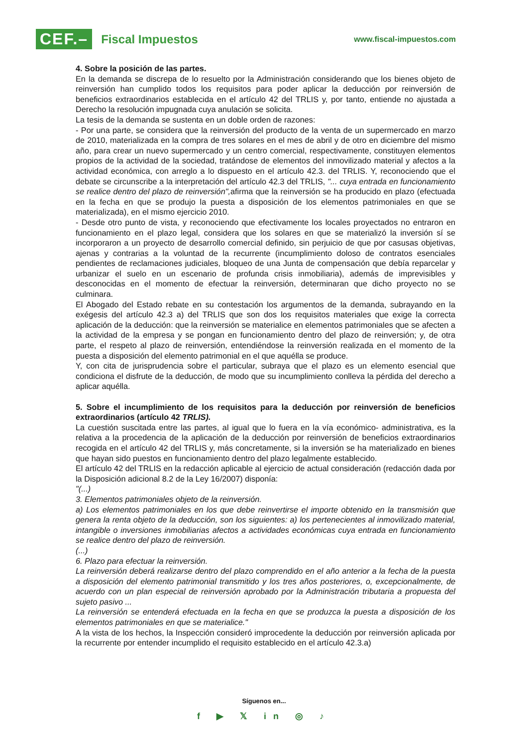CEF.– Fiscal Impuestos
www.fiscal-impuestos.com
4. Sobre la posición de las partes.
En la demanda se discrepa de lo resuelto por la Administración considerando que los bienes objeto de reinversión han cumplido todos los requisitos para poder aplicar la deducción por reinversión de beneficios extraordinarios establecida en el artículo 42 del TRLIS y, por tanto, entiende no ajustada a Derecho la resolución impugnada cuya anulación se solicita.
La tesis de la demanda se sustenta en un doble orden de razones:
- Por una parte, se considera que la reinversión del producto de la venta de un supermercado en marzo de 2010, materializada en la compra de tres solares en el mes de abril y de otro en diciembre del mismo año, para crear un nuevo supermercado y un centro comercial, respectivamente, constituyen elementos propios de la actividad de la sociedad, tratándose de elementos del inmovilizado material y afectos a la actividad económica, con arreglo a lo dispuesto en el artículo 42.3. del TRLIS. Y, reconociendo que el debate se circunscribe a la interpretación del artículo 42.3 del TRLIS, "... cuya entrada en funcionamiento se realice dentro del plazo de reinversión", afirma que la reinversión se ha producido en plazo (efectuada en la fecha en que se produjo la puesta a disposición de los elementos patrimoniales en que se materializada), en el mismo ejercicio 2010.
- Desde otro punto de vista, y reconociendo que efectivamente los locales proyectados no entraron en funcionamiento en el plazo legal, considera que los solares en que se materializó la inversión sí se incorporaron a un proyecto de desarrollo comercial definido, sin perjuicio de que por casusas objetivas, ajenas y contrarias a la voluntad de la recurrente (incumplimiento doloso de contratos esenciales pendientes de reclamaciones judiciales, bloqueo de una Junta de compensación que debía reparcelar y urbanizar el suelo en un escenario de profunda crisis inmobiliaria), además de imprevisibles y desconocidas en el momento de efectuar la reinversión, determinaran que dicho proyecto no se culminara.
El Abogado del Estado rebate en su contestación los argumentos de la demanda, subrayando en la exégesis del artículo 42.3 a) del TRLIS que son dos los requisitos materiales que exige la correcta aplicación de la deducción: que la reinversión se materialice en elementos patrimoniales que se afecten a la actividad de la empresa y se pongan en funcionamiento dentro del plazo de reinversión; y, de otra parte, el respeto al plazo de reinversión, entendiéndose la reinversión realizada en el momento de la puesta a disposición del elemento patrimonial en el que aquélla se produce.
Y, con cita de jurisprudencia sobre el particular, subraya que el plazo es un elemento esencial que condiciona el disfrute de la deducción, de modo que su incumplimiento conlleva la pérdida del derecho a aplicar aquélla.
5. Sobre el incumplimiento de los requisitos para la deducción por reinversión de beneficios extraordinarios (artículo 42 TRLIS).
La cuestión suscitada entre las partes, al igual que lo fuera en la vía económico- administrativa, es la relativa a la procedencia de la aplicación de la deducción por reinversión de beneficios extraordinarios recogida en el artículo 42 del TRLIS y, más concretamente, si la inversión se ha materializado en bienes que hayan sido puestos en funcionamiento dentro del plazo legalmente establecido.
El artículo 42 del TRLIS en la redacción aplicable al ejercicio de actual consideración (redacción dada por la Disposición adicional 8.2 de la Ley 16/2007) disponía:
"(...)
3. Elementos patrimoniales objeto de la reinversión.
a) Los elementos patrimoniales en los que debe reinvertirse el importe obtenido en la transmisión que genera la renta objeto de la deducción, son los siguientes: a) los pertenecientes al inmovilizado material, intangible o inversiones inmobiliarias afectos a actividades económicas cuya entrada en funcionamiento se realice dentro del plazo de reinversión.
(...)
6. Plazo para efectuar la reinversión.
La reinversión deberá realizarse dentro del plazo comprendido en el año anterior a la fecha de la puesta a disposición del elemento patrimonial transmitido y los tres años posteriores, o, excepcionalmente, de acuerdo con un plan especial de reinversión aprobado por la Administración tributaria a propuesta del sujeto pasivo ...
La reinversión se entenderá efectuada en la fecha en que se produzca la puesta a disposición de los elementos patrimoniales en que se materialice."
A la vista de los hechos, la Inspección consideró improcedente la deducción por reinversión aplicada por la recurrente por entender incumplido el requisito establecido en el artículo 42.3.a)
Síguenos en...
f ▶ 𝕏 in ◎ ♪